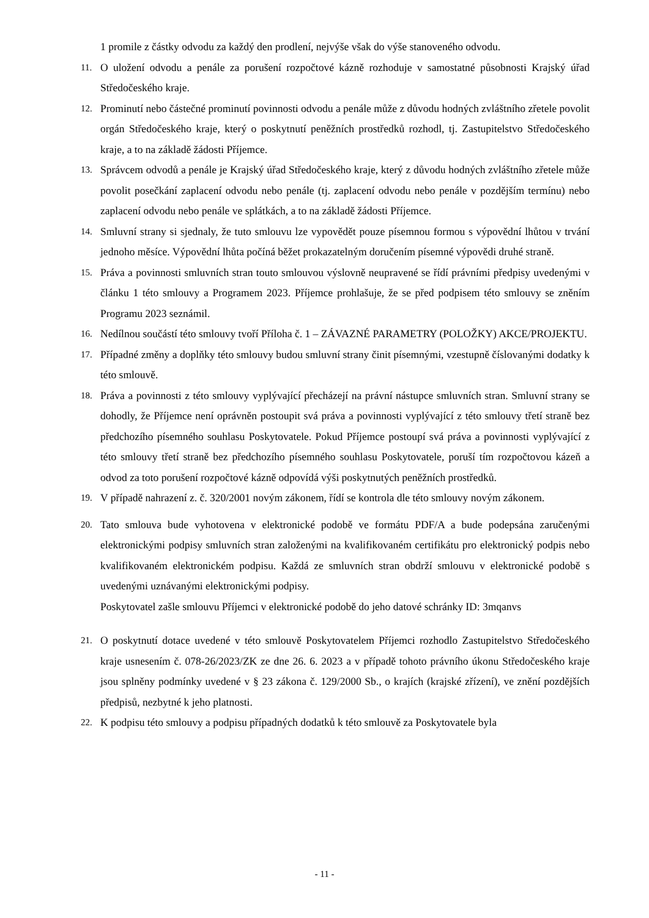1 promile z částky odvodu za každý den prodlení, nejvýše však do výše stanoveného odvodu.
11.
O uložení odvodu a penále za porušení rozpočtové kázně rozhoduje v samostatné působnosti Krajský úřad Středočeského kraje.
12.
Prominutí nebo částečné prominutí povinnosti odvodu a penále může z důvodu hodných zvláštního zřetele povolit orgán Středočeského kraje, který o poskytnutí peněžních prostředků rozhodl, tj. Zastupitelstvo Středočeského kraje, a to na základě žádosti Příjemce.
13.
Správcem odvodů a penále je Krajský úřad Středočeského kraje, který z důvodu hodných zvláštního zřetele může povolit posečkání zaplacení odvodu nebo penále (tj. zaplacení odvodu nebo penále v pozdějším termínu) nebo zaplacení odvodu nebo penále ve splátkách, a to na základě žádosti Příjemce.
14.
Smluvní strany si sjednaly, že tuto smlouvu lze vypovědět pouze písemnou formou s výpovědní lhůtou v trvání jednoho měsíce. Výpovědní lhůta počíná běžet prokazatelným doručením písemné výpovědi druhé straně.
15.
Práva a povinnosti smluvních stran touto smlouvou výslovně neupravené se řídí právními předpisy uvedenými v článku 1 této smlouvy a Programem 2023. Příjemce prohlašuje, že se před podpisem této smlouvy se zněním Programu 2023 seznámil.
16.
Nedílnou součástí této smlouvy tvoří Příloha č. 1 – ZÁVAZNÉ PARAMETRY (POLOŽKY) AKCE/PROJEKTU.
17.
Případné změny a doplňky této smlouvy budou smluvní strany činit písemnými, vzestupně číslovanými dodatky k této smlouvě.
18.
Práva a povinnosti z této smlouvy vyplývající přecházejí na právní nástupce smluvních stran. Smluvní strany se dohodly, že Příjemce není oprávněn postoupit svá práva a povinnosti vyplývající z této smlouvy třetí straně bez předchozího písemného souhlasu Poskytovatele. Pokud Příjemce postoupí svá práva a povinnosti vyplývající z této smlouvy třetí straně bez předchozího písemného souhlasu Poskytovatele, poruší tím rozpočtovou kázeň a odvod za toto porušení rozpočtové kázně odpovídá výši poskytnutých peněžních prostředků.
19.
V případě nahrazení z. č. 320/2001 novým zákonem, řídí se kontrola dle této smlouvy novým zákonem.
20.
Tato smlouva bude vyhotovena v elektronické podobě ve formátu PDF/A a bude podepsána zaručenými elektronickými podpisy smluvních stran založenými na kvalifikovaném certifikátu pro elektronický podpis nebo kvalifikovaném elektronickém podpisu. Každá ze smluvních stran obdrží smlouvu v elektronické podobě s uvedenými uznávanými elektronickými podpisy.
Poskytovatel zašle smlouvu Příjemci v elektronické podobě do jeho datové schránky ID: 3mqanvs
21.
O poskytnutí dotace uvedené v této smlouvě Poskytovatelem Příjemci rozhodlo Zastupitelstvo Středočeského kraje usnesením č. 078-26/2023/ZK ze dne 26. 6. 2023 a v případě tohoto právního úkonu Středočeského kraje jsou splněny podmínky uvedené v § 23 zákona č. 129/2000 Sb., o krajích (krajské zřízení), ve znění pozdějších předpisů, nezbytné k jeho platnosti.
22.
K podpisu této smlouvy a podpisu případných dodatků k této smlouvě za Poskytovatele byla
- 11 -